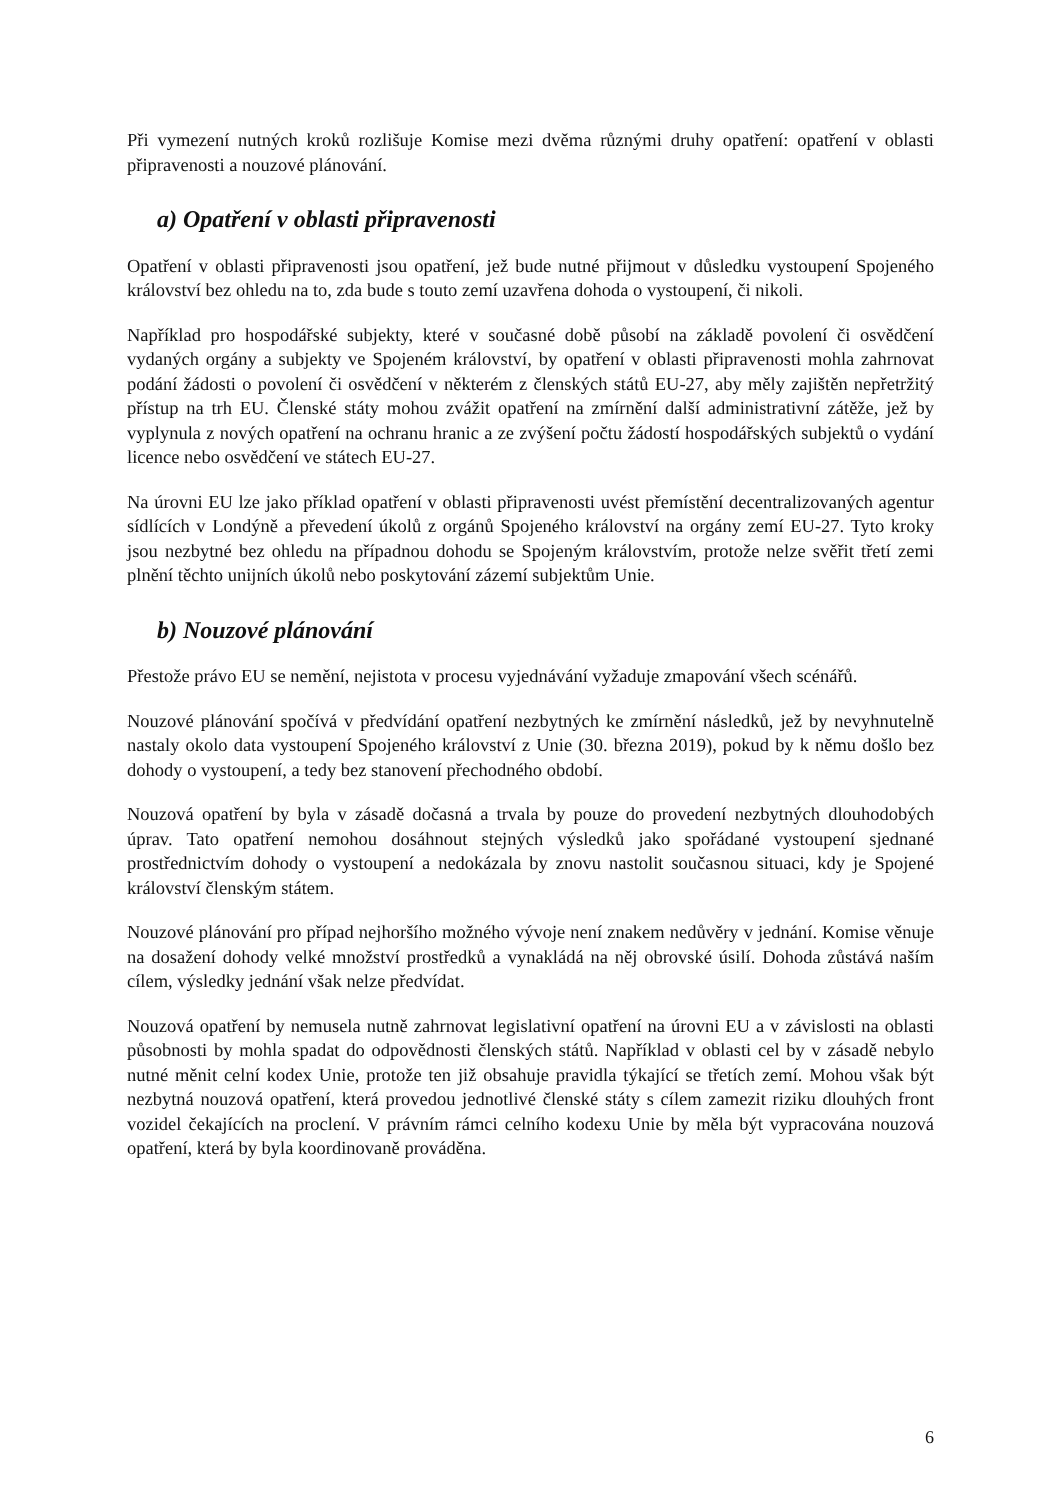Při vymezení nutných kroků rozlišuje Komise mezi dvěma různými druhy opatření: opatření v oblasti připravenosti a nouzové plánování.
a) Opatření v oblasti připravenosti
Opatření v oblasti připravenosti jsou opatření, jež bude nutné přijmout v důsledku vystoupení Spojeného království bez ohledu na to, zda bude s touto zemí uzavřena dohoda o vystoupení, či nikoli.
Například pro hospodářské subjekty, které v současné době působí na základě povolení či osvědčení vydaných orgány a subjekty ve Spojeném království, by opatření v oblasti připravenosti mohla zahrnovat podání žádosti o povolení či osvědčení v některém z členských států EU-27, aby měly zajištěn nepřetržitý přístup na trh EU. Členské státy mohou zvážit opatření na zmírnění další administrativní zátěže, jež by vyplynula z nových opatření na ochranu hranic a ze zvýšení počtu žádostí hospodářských subjektů o vydání licence nebo osvědčení ve státech EU-27.
Na úrovni EU lze jako příklad opatření v oblasti připravenosti uvést přemístění decentralizovaných agentur sídlících v Londýně a převedení úkolů z orgánů Spojeného království na orgány zemí EU-27. Tyto kroky jsou nezbytné bez ohledu na případnou dohodu se Spojeným královstvím, protože nelze svěřit třetí zemi plnění těchto unijních úkolů nebo poskytování zázemí subjektům Unie.
b) Nouzové plánování
Přestože právo EU se nemění, nejistota v procesu vyjednávání vyžaduje zmapování všech scénářů.
Nouzové plánování spočívá v předvídání opatření nezbytných ke zmírnění následků, jež by nevyhnutelně nastaly okolo data vystoupení Spojeného království z Unie (30. března 2019), pokud by k němu došlo bez dohody o vystoupení, a tedy bez stanovení přechodného období.
Nouzová opatření by byla v zásadě dočasná a trvala by pouze do provedení nezbytných dlouhodobých úprav. Tato opatření nemohou dosáhnout stejných výsledků jako spořádané vystoupení sjednané prostřednictvím dohody o vystoupení a nedokázala by znovu nastolit současnou situaci, kdy je Spojené království členským státem.
Nouzové plánování pro případ nejhoršího možného vývoje není znakem nedůvěry v jednání. Komise věnuje na dosažení dohody velké množství prostředků a vynakládá na něj obrovské úsilí. Dohoda zůstává naším cílem, výsledky jednání však nelze předvídat.
Nouzová opatření by nemusela nutně zahrnovat legislativní opatření na úrovni EU a v závislosti na oblasti působnosti by mohla spadat do odpovědnosti členských států. Například v oblasti cel by v zásadě nebylo nutné měnit celní kodex Unie, protože ten již obsahuje pravidla týkající se třetích zemí. Mohou však být nezbytná nouzová opatření, která provedou jednotlivé členské státy s cílem zamezit riziku dlouhých front vozidel čekajících na proclení. V právním rámci celního kodexu Unie by měla být vypracována nouzová opatření, která by byla koordinovaně prováděna.
6